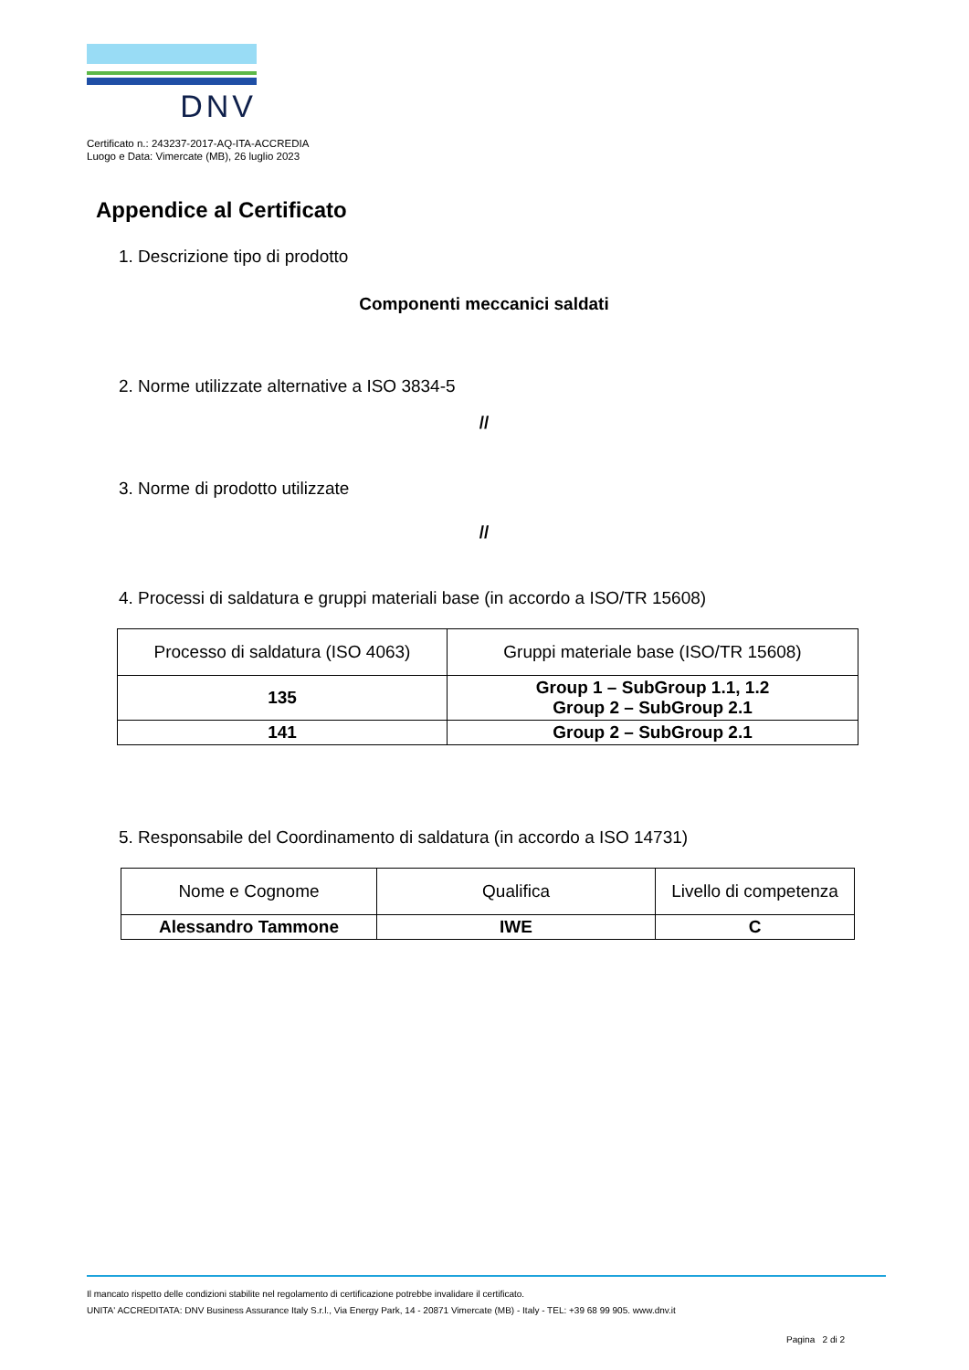DNV
Certificato n.: 243237-2017-AQ-ITA-ACCREDIA
Luogo e Data: Vimercate (MB), 26 luglio 2023
Appendice al Certificato
1. Descrizione tipo di prodotto
Componenti meccanici saldati
2. Norme utilizzate alternative a ISO 3834-5
//
3. Norme di prodotto utilizzate
//
4. Processi di saldatura e gruppi materiali base (in accordo a ISO/TR 15608)
| Processo di saldatura (ISO 4063) | Gruppi materiale base (ISO/TR 15608) |
| --- | --- |
| 135 | Group 1 – SubGroup 1.1, 1.2 Group 2 – SubGroup 2.1 |
| 141 | Group 2 – SubGroup 2.1 |
5. Responsabile del Coordinamento di saldatura (in accordo a ISO 14731)
| Nome e Cognome | Qualifica | Livello di competenza |
| --- | --- | --- |
| Alessandro Tammone | IWE | C |
Il mancato rispetto delle condizioni stabilite nel regolamento di certificazione potrebbe invalidare il certificato.
UNITA' ACCREDITATA: DNV Business Assurance Italy S.r.l., Via Energy Park, 14 - 20871 Vimercate (MB) - Italy - TEL: +39 68 99 905. www.dnv.it
Pagina 2 di 2